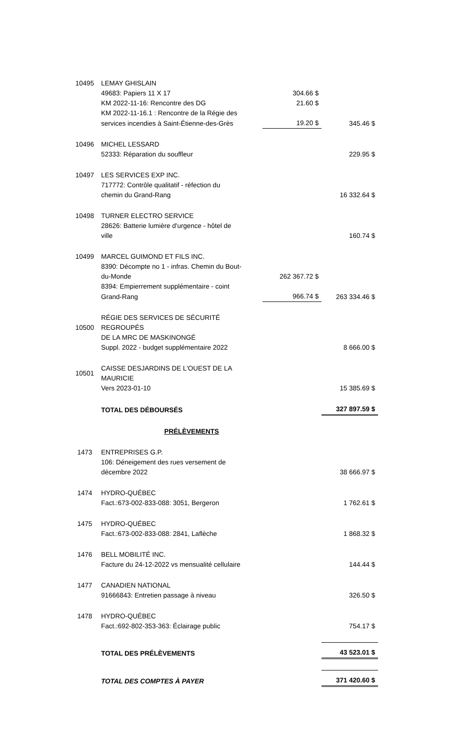| 10495 | LEMAY GHISLAIN | | |
| | 49683: Papiers 11 X 17 | 304.66 $ | |
| | KM 2022-11-16: Rencontre des DG | 21.60 $ | |
| | KM 2022-11-16.1 : Rencontre de la Régie des | | |
| | services incendies à Saint-Étienne-des-Grès | 19.20 $ | 345.46 $ |
| 10496 | MICHEL LESSARD | | |
| | 52333: Réparation du souffleur | | 229.95 $ |
| 10497 | LES SERVICES EXP INC. | | |
| | 717772: Contrôle qualitatif - réfection du | | |
| | chemin du Grand-Rang | | 16 332.64 $ |
| 10498 | TURNER ELECTRO SERVICE | | |
| | 28626: Batterie lumière d'urgence - hôtel de | | |
| | ville | | 160.74 $ |
| 10499 | MARCEL GUIMOND ET FILS INC. | | |
| | 8390: Décompte no 1 - infras. Chemin du Bout- | | |
| | du-Monde | 262 367.72 $ | |
| | 8394: Empierrement supplémentaire - coint | | |
| | Grand-Rang | 966.74 $ | 263 334.46 $ |
| 10500 | RÉGIE DES SERVICES DE SÉCURITÉ REGROUPÉS | | |
| | DE LA MRC DE MASKINONGÉ | | |
| | Suppl. 2022 - budget supplémentaire 2022 | | 8 666.00 $ |
| 10501 | CAISSE DESJARDINS DE L'OUEST DE LA | | |
| | MAURICIE | | |
| | Vers 2023-01-10 | | 15 385.69 $ |
| | TOTAL DES DÉBOURSÉS | | 327 897.59 $ |
| | PRÉLÈVEMENTS | | |
| 1473 | ENTREPRISES G.P. | | |
| | 106: Déneigement des rues versement de | | |
| | décembre 2022 | | 38 666.97 $ |
| 1474 | HYDRO-QUÉBEC | | |
| | Fact.:673-002-833-088: 3051, Bergeron | | 1 762.61 $ |
| 1475 | HYDRO-QUÉBEC | | |
| | Fact.:673-002-833-088: 2841, Laflèche | | 1 868.32 $ |
| 1476 | BELL MOBILITÉ INC. | | |
| | Facture du 24-12-2022 vs mensualité cellulaire | | 144.44 $ |
| 1477 | CANADIEN NATIONAL | | |
| | 91666843: Entretien passage à niveau | | 326.50 $ |
| 1478 | HYDRO-QUÉBEC | | |
| | Fact.:692-802-353-363: Éclairage public | | 754.17 $ |
| | TOTAL DES PRÉLÈVEMENTS | | 43 523.01 $ |
| | TOTAL DES COMPTES À PAYER | | 371 420.60 $ |